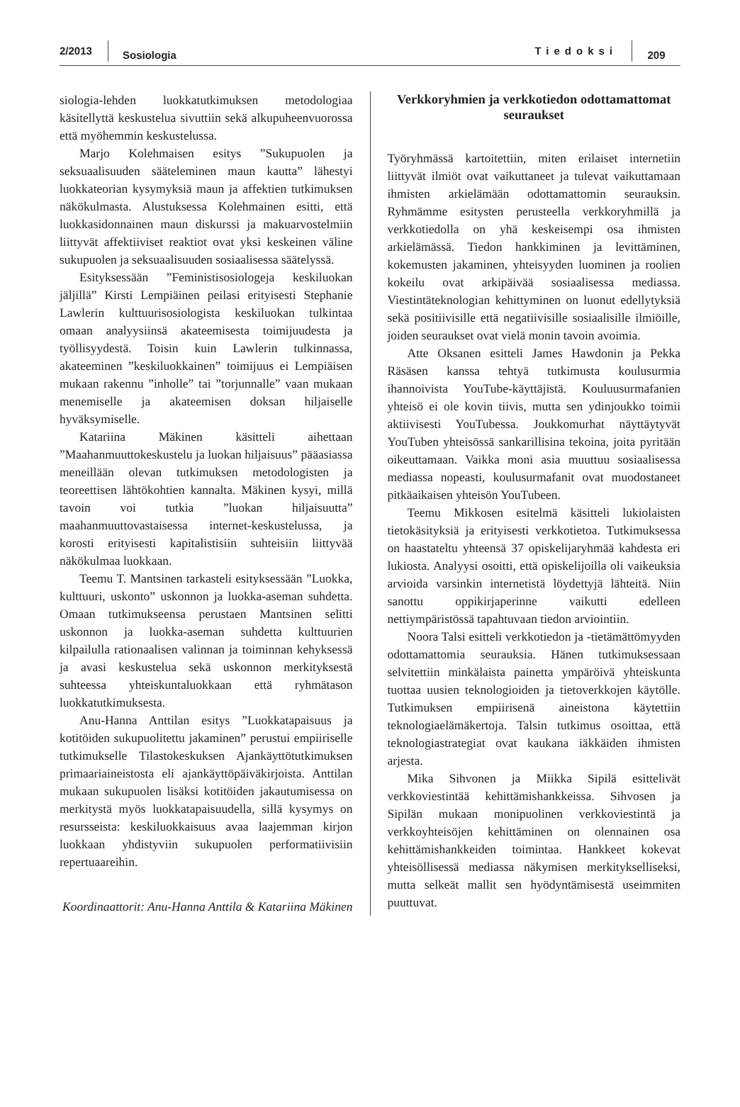2/2013
Sosiologia
Tiedoksi
209
siologia-lehden luokkatutkimuksen metodologiaa käsitellyttä keskustelua sivuttiin sekä alkupuheenvuorossa että myöhemmin keskustelussa.
Marjo Kolehmaisen esitys ”Sukupuolen ja seksuaalisuuden sääteleminen maun kautta” lähestyi luokkateorian kysymyksiä maun ja affektien tutkimuksen näkökulmasta. Alustuksessa Kolehmainen esitti, että luokkasidonnainen maun diskurssi ja makuarvostelmiin liittyvät affektiiviset reaktiot ovat yksi keskeinen väline sukupuolen ja seksuaalisuuden sosiaalisessa säätelyssä.
Esityksessään ”Feministisosiologeja keskiluokan jäljillä” Kirsti Lempiäinen peilasi erityisesti Stephanie Lawlerin kulttuurisosiologista keskiluokan tulkintaa omaan analyysiinsä akateemisesta toimijuudesta ja työllisyydestä. Toisin kuin Lawlerin tulkinnassa, akateeminen ”keskiluokkainen” toimijuus ei Lempiäisen mukaan rakennu ”inholle” tai ”torjunnalle” vaan mukaan menemiselle ja akateemisen doksan hiljaiselle hyväksymiselle.
Katariina Mäkinen käsitteli aihettaan ”Maahanmuuttokeskustelu ja luokan hiljaisuus” pääasiassa meneillään olevan tutkimuksen metodologisten ja teoreettisen lähtökohtien kannalta. Mäkinen kysyi, millä tavoin voi tutkia ”luokan hiljaisuutta” maahanmuuttovastaisessa internet-keskustelussa, ja korosti erityisesti kapitalistisiin suhteisiin liittyvää näkökulmaa luokkaan.
Teemu T. Mantsinen tarkasteli esityksessään ”Luokka, kulttuuri, uskonto” uskonnon ja luokka-aseman suhdetta. Omaan tutkimukseensa perustaen Mantsinen selitti uskonnon ja luokka-aseman suhdetta kulttuurien kilpailulla rationaalisen valinnan ja toiminnan kehyksessä ja avasi keskustelua sekä uskonnon merkityksestä suhteessa yhteiskuntaluokkaan että ryhmätason luokkatutkimuksesta.
Anu-Hanna Anttilan esitys ”Luokkatapaisuus ja kotitöiden sukupuolitettu jakaminen” perustui empiiriselle tutkimukselle Tilastokeskuksen Ajankäyttötutkimuksen primaariaineistosta eli ajankäyttöpäiväkirjoista. Anttilan mukaan sukupuolen lisäksi kotitöiden jakautumisessa on merkitystä myös luokkatapaisuudella, sillä kysymys on resursseista: keskiluokkaisuus avaa laajemman kirjon luokkaan yhdistyviin sukupuolen performatiivisiin repertuaareihin.
Koordinaattorit: Anu-Hanna Anttila & Katariina Mäkinen
Verkkoryhmien ja verkkotiedon odottamattomat seuraukset
Työryhmässä kartoitettiin, miten erilaiset internetiin liittyvät ilmiöt ovat vaikuttaneet ja tulevat vaikuttamaan ihmisten arkielämään odottamattomin seurauksin. Ryhmämme esitysten perusteella verkkoryhmillä ja verkkotiedolla on yhä keskeisempi osa ihmisten arkielämässä. Tiedon hankkiminen ja levittäminen, kokemusten jakaminen, yhteisyyden luominen ja roolien kokeilu ovat arkipäivää sosiaalisessa mediassa. Viestintäteknologian kehittyminen on luonut edellytyksiä sekä positiivisille että negatiivisille sosiaalisille ilmiöille, joiden seuraukset ovat vielä monin tavoin avoimia.
Atte Oksanen esitteli James Hawdonin ja Pekka Räsäsen kanssa tehtyä tutkimusta koulusurmia ihannoivista YouTube-käyttäjistä. Kouluusurmafanien yhteisö ei ole kovin tiivis, mutta sen ydinjoukko toimii aktiivisesti YouTubessa. Joukkomurhat näyttäytyvät YouTuben yhteisössä sankarillisina tekoina, joita pyritään oikeuttamaan. Vaikka moni asia muuttuu sosiaalisessa mediassa nopeasti, koulusurmafanit ovat muodostaneet pitkäaikaisen yhteisön YouTubeen.
Teemu Mikkosen esitelmä käsitteli lukiolaisten tietokäsityksiä ja erityisesti verkkotietoa. Tutkimuksessa on haastateltu yhteensä 37 opiskelijaryhmää kahdesta eri lukiosta. Analyysi osoitti, että opiskelijoilla oli vaikeuksia arvioida varsinkin internetistä löydettyjä lähteitä. Niin sanottu oppikirjaperinne vaikutti edelleen nettiympäristössä tapahtuvaan tiedon arviointiin.
Noora Talsi esitteli verkkotiedon ja -tietämättömyyden odottamattomia seurauksia. Hänen tutkimuksessaan selvitettiin minkälaista painetta ympäröivä yhteiskunta tuottaa uusien teknologioiden ja tietoverkkojen käytölle. Tutkimuksen empiirisenä aineistona käytettiin teknologiaelämäkertoja. Talsin tutkimus osoittaa, että teknologiastrategiat ovat kaukana iäkkäiden ihmisten arjesta.
Mika Sihvonen ja Miikka Sipilä esittelivät verkkoviestintää kehittämishankkeissa. Sihvosen ja Sipilän mukaan monipuolinen verkkoviestintä ja verkkoyhteisöjen kehittäminen on olennainen osa kehittämishankkeiden toimintaa. Hankkeet kokevat yhteisöllisessä mediassa näkymisen merkitykselliseksi, mutta selkeät mallit sen hyödyntämisestä useimmiten puuttuvat.